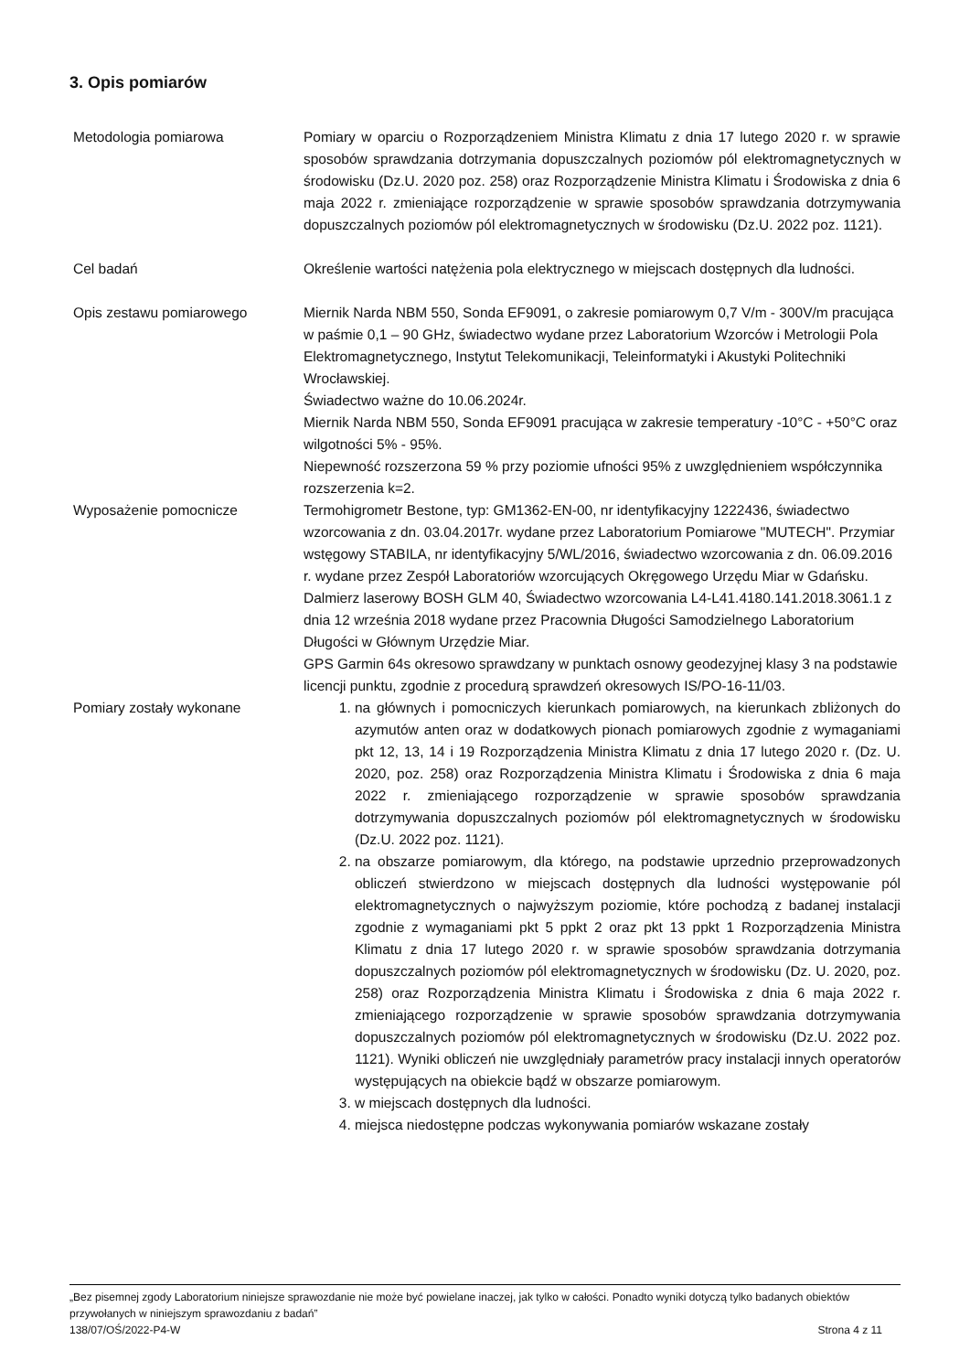3. Opis pomiarów
Metodologia pomiarowa Pomiary w oparciu o Rozporządzeniem Ministra Klimatu z dnia 17 lutego 2020 r. w sprawie sposobów sprawdzania dotrzymania dopuszczalnych poziomów pól elektromagnetycznych w środowisku (Dz.U. 2020 poz. 258) oraz Rozporządzenie Ministra Klimatu i Środowiska z dnia 6 maja 2022 r. zmieniające rozporządzenie w sprawie sposobów sprawdzania dotrzymywania dopuszczalnych poziomów pól elektromagnetycznych w środowisku (Dz.U. 2022 poz. 1121).
Cel badań Określenie wartości natężenia pola elektrycznego w miejscach dostępnych dla ludności.
Opis zestawu pomiarowego Miernik Narda NBM 550, Sonda EF9091, o zakresie pomiarowym 0,7 V/m - 300V/m pracująca w paśmie 0,1 – 90 GHz, świadectwo wydane przez Laboratorium Wzorców i Metrologii Pola Elektromagnetycznego, Instytut Telekomunikacji, Teleinformatyki i Akustyki Politechniki Wrocławskiej.
Świadectwo ważne do 10.06.2024r.
Miernik Narda NBM 550, Sonda EF9091 pracująca w zakresie temperatury -10°C - +50°C oraz wilgotności 5% - 95%.
Niepewność rozszerzona 59 % przy poziomie ufności 95% z uwzględnieniem współczynnika rozszerzenia k=2.
Wyposażenie pomocnicze Termohigrometr Bestone, typ: GM1362-EN-00, nr identyfikacyjny 1222436, świadectwo wzorcowania z dn. 03.04.2017r. wydane przez Laboratorium Pomiarowe "MUTECH". Przymiar wstęgowy STABILA, nr identyfikacyjny 5/WL/2016, świadectwo wzorcowania z dn. 06.09.2016 r. wydane przez Zespół Laboratoriów wzorcujących Okręgowego Urzędu Miar w Gdańsku.
Dalmierz laserowy BOSH GLM 40, Świadectwo wzorcowania L4-L41.4180.141.2018.3061.1 z dnia 12 września 2018 wydane przez Pracownia Długości Samodzielnego Laboratorium Długości w Głównym Urzędzie Miar.
GPS Garmin 64s okresowo sprawdzany w punktach osnowy geodezyjnej klasy 3 na podstawie licencji punktu, zgodnie z procedurą sprawdzeń okresowych IS/PO-16-11/03.
Pomiary zostały wykonane 1. na głównych i pomocniczych kierunkach pomiarowych, na kierunkach zbliżonych do azymutów anten oraz w dodatkowych pionach pomiarowych zgodnie z wymaganiami pkt 12, 13, 14 i 19 Rozporządzenia Ministra Klimatu z dnia 17 lutego 2020 r. (Dz. U. 2020, poz. 258) oraz Rozporządzenia Ministra Klimatu i Środowiska z dnia 6 maja 2022 r. zmieniającego rozporządzenie w sprawie sposobów sprawdzania dotrzymywania dopuszczalnych poziomów pól elektromagnetycznych w środowisku (Dz.U. 2022 poz. 1121).
2. na obszarze pomiarowym, dla którego, na podstawie uprzednio przeprowadzonych obliczeń stwierdzono w miejscach dostępnych dla ludności występowanie pól elektromagnetycznych o najwyższym poziomie, które pochodzą z badanej instalacji zgodnie z wymaganiami pkt 5 ppkt 2 oraz pkt 13 ppkt 1 Rozporządzenia Ministra Klimatu z dnia 17 lutego 2020 r. w sprawie sposobów sprawdzania dotrzymania dopuszczalnych poziomów pól elektromagnetycznych w środowisku (Dz. U. 2020, poz. 258) oraz Rozporządzenia Ministra Klimatu i Środowiska z dnia 6 maja 2022 r. zmieniającego rozporządzenie w sprawie sposobów sprawdzania dotrzymywania dopuszczalnych poziomów pól elektromagnetycznych w środowisku (Dz.U. 2022 poz. 1121). Wyniki obliczeń nie uwzględniały parametrów pracy instalacji innych operatorów występujących na obiekcie bądź w obszarze pomiarowym.
3. w miejscach dostępnych dla ludności.
4. miejsca niedostępne podczas wykonywania pomiarów wskazane zostały
„Bez pisemnej zgody Laboratorium niniejsze sprawozdanie nie może być powielane inaczej, jak tylko w całości. Ponadto wyniki dotyczą tylko badanych obiektów przywołanych w niniejszym sprawozdaniu z badań”
138/07/OŚ/2022-P4-W Strona 4 z 11